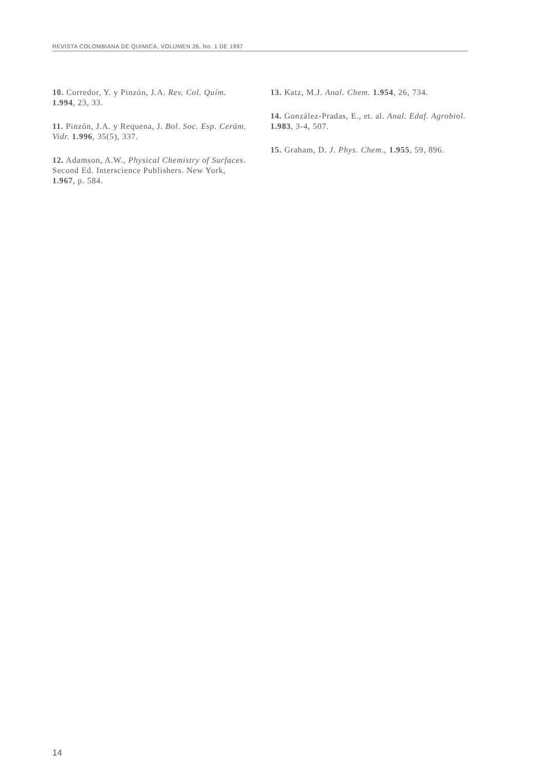REVISTA COLOMBIANA DE QUIMICA, VOLUMEN 26, No. 1 DE 1997
10. Corredor, Y. y Pinzón, J.A. Rev. Col. Quím. 1.994, 23, 33.
11. Pinzón, J.A. y Requena, J. Bol. Soc. Esp. Cerám. Vidr. 1.996, 35(5), 337.
12. Adamson, A.W., Physical Chemistry of Surfaces. Second Ed. Interscience Publishers. New York, 1.967, p. 584.
13. Katz, M.J. Anal. Chem. 1.954, 26, 734.
14. González-Pradas, E., et. al. Anal. Edaf. Agrobiol. 1.983, 3-4, 507.
15. Graham, D. J. Phys. Chem., 1.955, 59, 896.
14